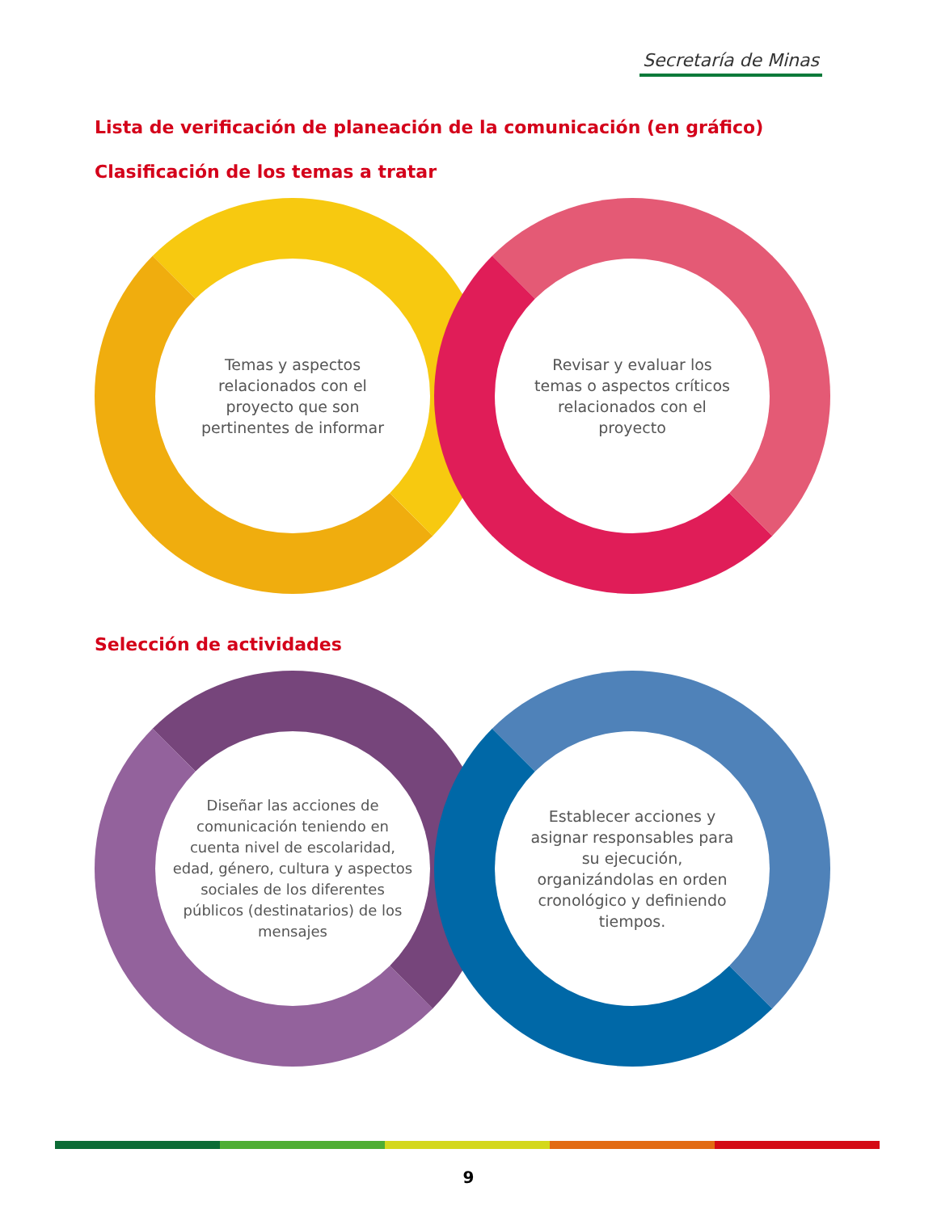Secretaría de Minas
Lista de verificación de planeación de la comunicación (en gráfico)
Clasificación de los temas a tratar
Temas y aspectos relacionados con el proyecto que son pertinentes de informar
Revisar y evaluar los temas o aspectos críticos relacionados con el proyecto
Selección de actividades
Diseñar las acciones de comunicación teniendo en cuenta nivel de escolaridad, edad, género, cultura y aspectos sociales de los diferentes públicos (destinatarios) de los mensajes
Establecer acciones y asignar responsables para su ejecución, organizándolas en orden cronológico y definiendo tiempos.
9